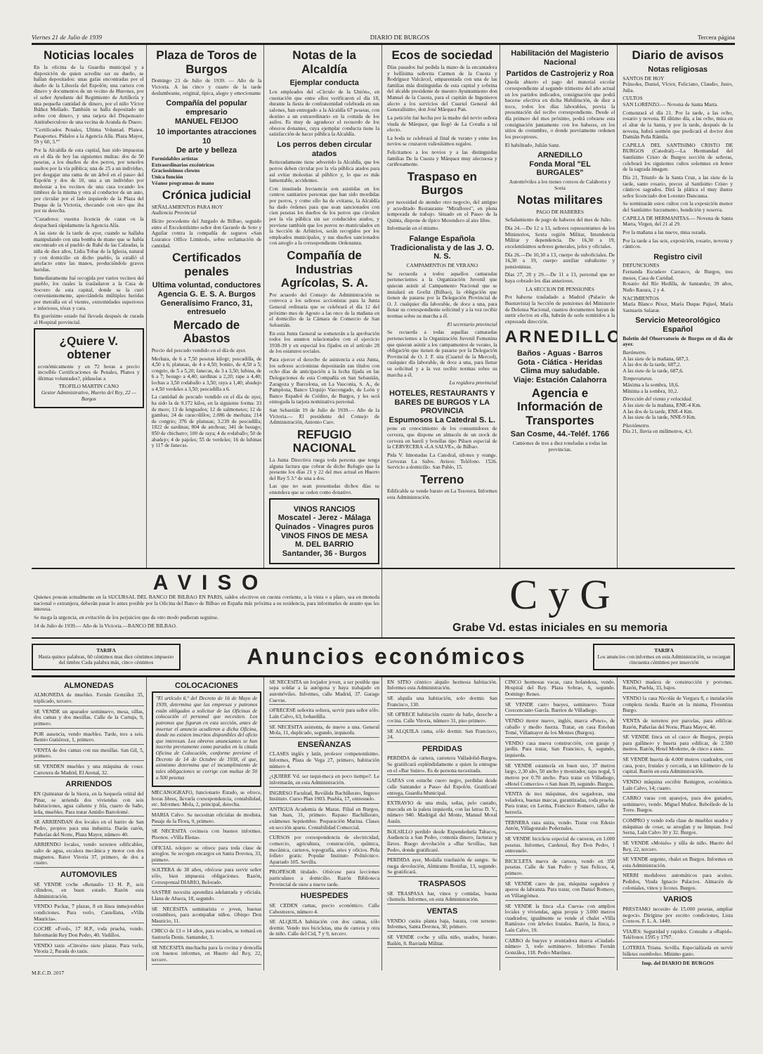Viernes 21 de Julio de 1939 DIARIO DE BURGOS Tercera página
Noticias locales
En la oficina de la Guardia municipal y a disposición de quien acredite ser su dueño, se hallan depositados: unas gafas encontradas por el dueño de la Librería del Espolón; una cartera con dinero y documentos de un vecino de Hurones, por el señor Ayudante del Regimiento de Artillería y una pequeña cantidad de dinero, por el niño Víctor Ibáñez Mellado. También se halla depositado un sobre con dinero, y una tarjeta del Dispensario Antituberculoso de una vecina de Aranda de Duero.
"Certificados Penales, Ultima Voluntad. Planos. Pasaportes. Pídalos a la Agencia Alía. Plaza Mayor, 59 y 60, 3.º"
Por la Alcaldía de esta capital, han sido impuestas en el día de hoy las siguientes multas: dos de 50 pesetas, a los dueños de dos perros, por tenerlos sueltos por la vía pública; una de 25 a un individuo, por desgajar una rama de un árbol en el paseo del Espolón y dos de 10, una a un individuo por molestar a los vecinos de una casa tocando los timbres de la misma y otra al conductor de un auto, por circular por el lado izquierdo de la Plaza del Duque de la Victoria, chocando con otro que iba por su derecha.
"Cazadores: vuestra licencia de cazas os la despachará rápidamente la Agencia Alía.
A las siete de la tarde de ayer, cuando se hallaba manipulando con una bomba de mano que se había encontrado en el pueblo de Rabé de las Calzadas, la niña de diez años, Lidia Tobar de la Iglesia, natural y con domicilio en dicho pueblo, la estalló el artefacto entre las manos, produciéndole graves heridas.
Inmediatamente fué recogida por varios vecinos del pueblo, los cuales la trasladaron a la Casa de Socorro de esta capital, donde se la curó convenientemente, apreciándola múltiples heridas por metralla en el vientre, extremidades superiores e inferiores, tórax y cara.
En gravísimo estado fué llevada después de curada al Hospital provincial.
¿Quiere V. obtener
económicamente y en 72 horas a precio increíble Certificaciones de Penales, Planos y últimas voluntades?, pídaselas a
TEOFILO MARTIN CANO
Gestor Administrativo, Huerto del Rey, 22 — Burgos
Plaza de Toros de Burgos
Domingo 23 de Julio de 1939. — Año de la Victoria. A las cinco y cuarto de la tarde deslumbrante, original, típica, alegre y emocionante
Compañía del popular empresario
MANUEL FEIJOO
10 importantes atracciones 10
De arte y belleza
Formidables artistas
Extraordinarios excéntricos
Graciosísimos clowns
Unica función
Véanse programas de mano
Crónica judicial
SEÑALAMIENTOS PARA HOY
Audiencia Provincial
Ilícito procedente del Juzgado de Bilbao, seguido entre el Excelentísimo señor don Gerardo de Soto y Aguilar contra la compañía de seguros «San Lsurance Office Limited», sobre reclamación de cantidad.
Certificados penales
Ultima voluntad, conductores
Agencia G. E. S. A. Burgos
Generalísimo Franco, 31, entresuelo
Mercado de Abastos
Precio del pescado vendido en el día de ayer.
Merluza, de 6 a 7,50 pesetas kilogr; pescadilla, de 4,50 a 6; platusas, de 4 a 4,50; bonito, de 4,50 a 5; congrio, de 5 a 5,20; fanecas, de 3 a 3,50; lubina, de 6 a 7; besugo a 4,40; sardinas a 2,20; rape a 4,40; lochas a 3,50 rodaballo a 3,50; raya a 1,40; abadejo a 4,50 verdeles a 3,50; pescadilla a 6.
La cantidad de pescado vendido en el día de ayer, ha sido la de 9.172 kilos, en la siguiente forma: 33 de mero; 13 de lenguados; 12 de salmonetes; 12 de gambas; 24 de caracolillos; 2.086 de merluza; 214 de congrio; 376 de platusas; 3.239 de pescadilla; 1822 de sardinas; 804 de anchoas; 341 de besugo; 850 de chicharro; 100 de raya; 4 de rodaballo; 50 de abadejo; 4 de pajeles; 55 de verdeles; 16 de lubinas y 117 de fanecas.
Notas de la Alcaldía
Ejemplar conducta
Los empleados del «Círculo de la Unión», en cuestación que entre ellos verificaron el día 18, durante la fiesta de confraternidad celebrada en sus salones, han entregado a la Alcaldía 67 pesetas, con destino a un extraordinario en la comida de los asilos. Es muy de agradecer el recuerdo de los obreros donantes, cuya ejemplar conducta tiene la satisfacción de hacer pública la Alcaldía.
Los perros deben circular atados
Reiteradamente tiene advertido la Alcaldía, que los perros deben circular por la vía pública atados para así evitar molestias al público y, lo que es más lamentable, accidentes.
Con inusitada frecuencia son asistidas en los centros sanitarios personas que han sido mordidas por perros, y como ello ha de evitarse, la Alcaldía ha dado órdenes para que sean sancionados con cien pesetas los dueños de los perros que circulen por la vía pública sin ser conducidos atados, y previene también que los perros no matriculados en la Sección de Arbitrios, serán recogidos por los empleados municipales, y sus dueños sancionados con arreglo a la correspondiente Ordenanza.
Compañía de Industrias Agrícolas, S. A.
Por acuerdo del Consejo de Administración se convoca a los señores accionistas para la Junta General ordinaria que se celebrará el día 12 del próximo mes de Agosto a las once de la mañana en el domicilio de la Cámara de Comercio de San Sebastián.
En esta Junta General se someterán a la aprobación todos los asuntos relacionados con el ejercicio 1938-39 y en especial los fijados en el artículo 28 de los estatutos sociales.
Para ejercer el derecho de asistencia a esta Junta, los señores accionistas depositarán sus títulos con ocho días de anticipación a la fecha fijada en las Delegaciones de esta Compañía en San Sebastián, Zaragoza y Barcelona, en La Vasconia, S. A., de Pamplona, Banco Urquijo Vascongado, de León y Banco Español de Crédito, de Burgos, y les será entregada la tarjeta nominativa personal.
San Sebastián 19 de Julio de 1939.— Año de la Victoria.— El presidente del Consejo de Administración, Antonio Caro.
REFUGIO NACIONAL
La Junta Directiva ruega toda persona que tenga alguna factura que cobrar de dicho Refugio que la presente los días 21 y 22 del mes actual en Huerto del Rey 5 3.º de una a dos.
Las que no sean presentadas dichos días se entendera que se ceden como donativo.
VINOS RANCIOS
Moscatel - Jerez - Málaga
Quinados - Vinagres puros
VINOS FINOS DE MESA
M. DEL BARRIO
Santander, 36 - Burgos
Ecos de sociedad
Días pasados fué pedida la mano de la encantadora y bellísima señorita Carmen de la Cuesta y Rodríguez Valcárcel, emparentada con una de las familias más distinguidas de esta capital y sobrina del alcalde presidente de nuestro Ayuntamiento don Manuel de la Cuesta, para el capitán de Ingenieros afecto a los servicios del Cuartel General del Generalísimo, don José Márquez Pan.
La petición fué hecha por la madre del novio señora viuda de Márquez, que llegó de La Coruña a tal efecto.
La boda se celebrará al final de verano y entre los novios se cruzaron valiosísimos regalos.
Felicitamos a los novios y a las distinguidas familias De la Cuesta y Márquez muy afectuosa y cariñosamente.
Traspaso en Burgos
por necesidad de atender otro negocio, del antiguo y acreditado Restaurante "Miraflores", en plena temporada de trabajo. Situado en el Paseo de la Quinta, dispone de típico Merendero al aire libre.
Informarán en el mismo.
Falange Española Tradicionalista y de las J. O. N. S.
CAMPAMENTOS DE VERANO
Se recuerda a todos aquellos camaradas pertenecientes a la Organización Juvenil que quieran asistir al Campamento Nacional que se instalará en Gorliz (Bilbao), la obligación que tienen de pasarse por la Delegación Provincial de O. J. cualquier día laborable, de doce a una, para llenar su correspondiente solicitud y a la vez recibir normas sobre su marcha a él.
El secretario provincial
Se recuerda a todas aquellas camaradas pertenecientes a la Organización Juvenil Femenina que quieran asistir a los campamentos de verano, la obligación que tienen de pasarse por la Delegación Provincial de O. J. F. sita (Cuartel de la Merced), cualquier día laborable, de doce a una, para llenar su solicitud y a la vez recibir normas sobre su marcha a él.
La regidora provincial
HOTELES, RESTAURANTS Y BARES DE BURGOS Y LA PROVINCIA
Espumosos La Catedral S. L.
pone en conocimiento de los consumidores de cerveza, que dispone en almacén de un stock de cerveza en barril y botellas tipo Pilsen especial de la CERVECERA «LA SALVE», de Bilbao.
Pida V. limonadas La Catedral, sifones y orange. Cervezas La Salve. Avisos: Teléfono. 1526. Servicio a domicilio. San Pablo, 15.
Terreno
Edificable se vende barato en La Tesorera. Informes esta Administración.
Habilitación del Magisterio Nacional
Partidos de Castrojeriz y Roa
Queda abierto el pago del material escolar correspondiente al segundo trimestre del año actual en los partidos indicados, consignación que podrá hacerse efectiva en dicha Habilitación, de diez a trece, todos los días laborables, previa la presentación del recibo correspondiente. Desde el día primero del mes próximo, podrá cobrarse esta consignación juntamente con los haberes, en los sitios de costumbre, o donde previamente ordenen los preceptores.
El habilitado, Julián Sanz.
ARNEDILLO
Fonda Moral "EL BURGALES"
Automóviles a los trenes correos de Calahorra y Soria
Notas militares
PAGO DE HABERES
Señalamiento de pago de haberes del mes de Julio.
Día 24.—De 12 a 13, señores representantes de los Ministerios, Sexta región Militar, Intendencia Militar y dependencia. De 16,30 a 19, excelentísimos señores generales, jefes y oficiales.
Día 26.—De 10,30 a 13, cuerpo de suboficiales. De 16,30 a 19, cuerpo auxiliar subalterno y pensionistas.
Días 27, 28 y 29.—De 11 a 13, personal que no haya cobrado los días anteriores.
LA SECCION DE PENSIONES
Por haberse trasladado a Madrid (Palacio de Buenavista) la Sección de pensiones del Ministerio de Defensa Nacional, cuantos documentos hayan de surtir efectos en ella, habrán de serle remitidos a la expresada dirección.
ARNEDILLO
Baños - Aguas - Barros
Gota - Ciática - Heridas
Clima muy saludable.
Viaje: Estación Calahorra
Agencia e Información de Transportes
San Cosme, 44.-Teléf. 1766
Camiones de tres a diez toneladas a todas las provincias.
Diario de avisos
Notas religiosas
SANTOS DE HOY
Práxedes, Daniel, Víctor, Feliciano, Claudio, Justo, Julia.
CULTOS
SAN LORENZO.— Novena de Santa Marta.
Comenzará el día 21. Por la tarde, a las ocho, rosario y novena. El último día, a las ocho, misa en el altar de la Santa, y por la tarde, después de la novena, habrá sermón que predicará el doctor don Damián Peña Rámila.
CAPILLA DEL SANTISIMO CRISTO DE BURGOS (Catedral).—La Hermandad del Santísimo Cristo de Burgos sección de señoras, celebrará los siguientes cultos solemnes en honor de la sagrada imagen:
Día 21, Triunfo de la Santa Cruz, a las siete de la tarde, santo rosario, preces al Santísimo Cristo y cánticos sagrados. Dirá la plática el muy ilustre señor licenciado don Lorenzo Dancausa.
Se terminarán estos cultos con la exposición menor del Santísimo Sacramento, bendición y reserva.
CAPILLA DE HERMANITAS.— Novena de Santa Marta, Virgen, del 21 al 29.
Por la mañana a las nueve, misa rezada.
Por la tarde a las seis, exposición, rosario, novena y cánticos.
Registro civil
DEFUNCIONES
Fernanda Escudero Carrasco, de Burgos, tres meses, Casa de Caridad.
Rosario del Río Hedilla, de Santander, 39 años, Nuño Rasura, 2 y 4.
NACIMIENTOS
María Blanco Pérez, María Duque Pajuol, María Sastuarin Salazar.
Servicio Meteorológico Español
Boletín del Observatorio de Burgos en el día de ayer.
Barómetro.
A las siete de la mañana, 687,3.
A las dos de la tarde, 687,2.
A las siete de la tarde, 687,6.
Temperaturas.
Máxima a la sombra, 18,6.
Mínima a la sombra, 10,2.
Dirección del viento y velocidad.
A las siete de la mañana, ENE-4 Km.
A las dos de la tarde, ENE-4 Km.
A las siete de la tarde, NNE-9 Km.
Pluviómetro.
Día 21, lluvia en milímetros, 4,3.
A V I S O
Quienes posean actualmente en la SUCURSAL DEL BANCO DE BILBAO EN PARIS, saldos efectivos en cuenta corriente, a la vista o a plazo, sea en moneda nacional o extranjera, deberán pasar lo antes posible por la Oficina del Banco de Bilbao en España más próxima a su residencia, para informarles de asunto que les interesa.
Se ruega la urgencia, en evitación de los perjuicios que de otro modo pudieran seguirse.
14 de Julio de 1939.— Año de la Victoria.—BANCO DE BILBAO.
C y G
Grabe Vd. estas iniciales en su memoria
TARIFA
Hasta quince palabras, 60 céntimos mas diez céntimos impuesto del timbre Cada palabra más, cinco céntimos
Anuncios económicos
TARIFA
Los anuncios con informes en esta Administración, se recargan cincuenta céntimos por inserción
ALMONEDAS
ALMONEDA de muebles. Fernán González 35, triplicado, tercero.
SE VENDE un aparador seminuevo, mesa, sillas, dos camas y dos mesillas. Calle de la Cartuja, 9, primero.
POR ausencia, vendo muebles. Tarde, tres a seis. Benito Gutiérrez, 1, primero.
VENTA de dos camas con sus mesillas. San Gil, 5, primero.
SE VENDEN muebles y una máquina de coser. Carretera de Madrid, El Arenal, 32.
ARRIENDOS
EN Quintanar de la Sierra, en la Sequería oriital del Pinar, se arrienda dos viviendas con seis habitaciones, agua caliente y fría, cuarto de baño, leña, muebles. Para tratar Antidio Bartolomé.
SE ARRIENDAN dos locales en el barrio de San Pedro, propios para una industria. Darán razón, Pañerías del Norte, Plaza Mayor, número 40.
ARRIENDO locales, vendo terrenos edificables, salto de agua, escalera mecánica y motor con dos magnetos. Rator Vitoria 37, primero, de dos a cuatro.
AUTOMOVILES
SE VENDE coche «Renault» 13 H. P., seis cilindros, en buen estado. Razón esta Administración.
VENDO Packar, 7 plazas, 8 en línea inmejorables condiciones. Para verlo, Castellana, «Villa Mauricia».
COCHE «Ford», 17 H.P., toda prueba, vendo. Informarán Rey Don Pedro, 40. Vadillos.
VENDO taxis «Citroën» siete plazas. Para verle, Vitoria 2, Parada do taxis.
COLOCACIONES
"El artículo 6.º del Decreto de 16 de Mayo de 1939, determina que las empresas y patronos están obligados a solicitar de las Oficinas de colocación el personal que necesiten. Los patronos que figuran en esta sección, antes de insertar el anuncio acudieron a dicha Oficina, donde no existen inscritos disponibles del oficio que interesan. Los obreros anunciantes se han inscrito previamente como parados en la citada Oficina de Colocación, conforme previene el Decreto de 14 de Octubre de 1938, el que, asimismo determina que el incumplimiento de tales obligaciones se corrige con multas de 50 a 500 pesetas
MECANOGRAFO, funcionario Estado, se ofrece, horas libres, llevaría correspondencia, contabilidad, etc. Informes: Mola, 2, principal, derecha.
MARIA Calvo. Se necesitan oficialas de modista. Pasaje de la Flora, 9, primero.
SE NECESITA cocinera con buenos informes. Pisonos. «Villa Elena».
OFICIAL relojero se ofrece para toda clase de arreglos. Se recogen encargos en Santa Dorotea, 33, primero.
SOLTERA de 38 años, ofrécese para servir señor sólo, bien impuesta obligaciones. Razón, Corresponsal DIARIO, Belorado.
SASTRE necesita aprendiza adelantada y oficiala. Llana de Afuera, 18, segundo.
SE NECESITA seminarista o joven, buenas costumbres, para acompañar niños. Obispo Don Mauricio, 11.
CHICO de 13 o 14 años, para recados, se tomará en Sastrería Denis. Santander, 3.
SE NECESITA muchacha para la cocina y doncella con buenos informes, en Huerto del Rey, 22, tercero.
SE NECESITA un forjador joven, a ser posible que sepa soldar a la autógena y haya trabajado en automóviles. Informes, calle Madrid, 37. Garage Cuevas.
OFRECESE señorita soltera, servir para señor sólo. Laín Calvo, 63, bohardilla.
SE NECESITA asistenta, de nueve a una. General Mola, 11, duplicado, segundo, izquierda.
ENSEÑANZAS
CLASES inglés y latín, profesor competentísimo. Informes, Plaza de Vega 27, primero, habitación número 4.
¿QUIERE Vd. ser taqui-meca en poco tiempo?. Le informarán, en esta Administración.
INGRESO Facultad, Reválida Bachillerato, Ingreso Instituto. Curso Plan 1903. Puebla, 17, entresuelo.
ANTIGUA Academia de Mazas. Filial en Burgos, San Juan, 31, primero. Repaso Bachillerato, exámenes Septiembre. Preparación Marina. Clases en sección aparte. Contabilidad Comercial.
CURSOS por correspondencia de electricidad, comercio, agricultura, construcción, química, mecánica, carteros, topografía, artes y oficios. Pida folleto gratis: Popular Instituto Politécnico. Apartado 105. Sevilla.
PROFESOR titulado. Ofrécese para lecciones particulares a domicilio. Razón Biblioteca Provincial de siete a nueve tarde.
HUESPEDES
SE CEDEN camas, precio económico. Calle Cabestreros, número 4.
SE ALQUILA habitación con dos camas, sólo dormir. Vendo tres bicicletas, una de carrera y otra de niño. Calle del Cid, 7 y 9, tercero.
EN SITIO céntrico alquilo hermosa habitación. Informes esta Administración.
SE alquila una habitación, solo dormir. San Francisco, 130.
SE OFRECE habitación cuarto de baño, derecho a cocina. Calle Vitoria, número 31, piso primero.
SE ALQUILA cama, sólo dormir. San Francisco, 24.
PERDIDAS
PERDIDA de cartera, carretera Valladolid-Burgos. Se gratificará espléndidamente a quien la entregue en el «Bar Suizo». Es de persona necesitada.
GAFAS con estuche cuero negro, perdidas desde calle Santander a Paseo del Espolón. Gratificaré entrega, Guardia Municipal.
EXTRAVIO de una mula, señas, pelo castaño, marcada en la paleta izquierda, con las letras D. V., número 940. Madrigal del Monte, Manuel Moral Ausín.
BOLSILLO perdido desde Expendeduría Tabacos, Audiencia a San Pedro, contenía dinero, facturas y llaves. Ruego devolución a «Bar Sevilla», San Pedro, donde gratificaré.
PERDIDA ayer, Medalla trasfusión de sangre. Se ruega devolución, Almirante Bonifaz, 13, segundo. Se gratificará.
TRASPASOS
SE TRASPASA bar, vinos y comidas, buena clientela. Informes, en esta Administración.
VENTAS
VENDO casita planta baja, barata, con terreno. Informes, Santa Dorotea, 30, primero.
SE VENDE coche y silla niño, usados, barato. Bailén, 8. Barriada Militar.
CINCO hermosas vacas, raza holandesa, vendo. Hospital del Rey. Plaza Sobrao, 6, segundo. Domingo Renes.
SE VENDE carro bueyes, seminuevo. Tratar Crescenciano García. Barrios de Villadiego.
VENDO motor nuevo, inglés, marca «Peter», de caballo y medio fuerza. Tratar, en casa Esteban Tomé, Villamayor de los Montes (Burgos).
VENDO casa nueva construcción, con garaje y jardín. Para tratar, San Francisco, 6, segundo, izquierda.
SE VENDE estantería en buen uso, 37 metros largo, 2,30 alto, 50 ancho y mostrador, tapa nogal, 5 metros por 0.70 ancho. Para tratar en Villadiego, «Hotel Comercio» o San Juan 39, segundo. Burgos.
VENTA de tres máquinas, dos segadoras, una veladora, buenas marcas, garantizadas, toda prueba. Para tratar, en Lerma, Francisco Romero, taller de herrería.
TERNERA raza suiza, vendo. Tratar con Edesio Antón, Villagonzalo Pedernales.
SE VENDE bicicleta especial de carreras, en 1.000 pesetas. Informes, Cardenal, Rey Don Pedro, 1 entresuelo.
BICICLETA nueva de carrera, vendo en 350 pesetas. Calle de San Pedro y San Felices, 4, primero.
SE VENDE carro de par, máquina segadora y aperos de labranza. Para tratar, con Daniel Romero, en Villangómez.
SE VENDE la finca «La Cueva» con amplios locales y viviendas, agua propia y 3.000 metros cuadrados; igualmente se vende el chalet «Villa Ramírez» con árboles frutales. Razón, la finca, o Laín Calvo, 19.
CARRO de bueyes y aventadora marca «Ciudad» número 3, todo seminuevo. Informes Fernán González, 118. Pedro Martínez.
VENDO madera de construcción y portones. Razón, Puebla, 33, bajos.
VENDO la casa Nicolás de Vergara 8, e instalación completa tienda. Razón en la misma, Florentina Burgo.
VENTA de terrenos por parcelas, para edificar. Razón, Pañerías del Norte, Plaza Mayor, 40.
SE VENDE finca en el casco de Burgos, propia para gallinero y huerta para edificar, de 2.500 metros. Razón, Hotel Moderno, de cinco a siete.
SE VENDE huerta de 4.000 metros cuadrados, con casa, pozo, frutales y cercada, a un kilómetro de la capital. Razón en esta Administración.
VENDO máquina escribir Remigton, económica. Laín Calvo, 14; cuarto.
CARRO varas con aparejos, para dos ganados, seminuevo, vendo. Miguel Muñoz. Rebolledo de la Torre. Burgos.
COMPRO y vendo toda clase de muebles usados y máquinas de coser, se arreglan y se limpian. José Serna, Laín Calvo 30 y 32. Burgos.
SE VENDE «Moisés» y silla de niño. Huerto del Rey, 22, tercero.
SE VENDE urgente, chalet en Burgos. Informes en esta Administración.
NERBI medidores automáticos para aceites. Pedidos, Viuda Ignacio Palacios. Almacén de coloniales, vinos y licores. Burgos.
VARIOS
PRESTAMO necesito de 15.000 pesetas, ampliar negocio. Dirigirse por escrito condiciones, Lista Correos. F. L. A. 1449.
VIAJES: Seguridad y rapidez. Consulte a «Rapid». Teléfonos 1595 y 1797.
LOTERIA Triana. Sevilla. Especialízada en servir billetes reembolso. Mínimo gasto.
Imp. del DIARIO DE BURGOS
M.E.C.D. 2017